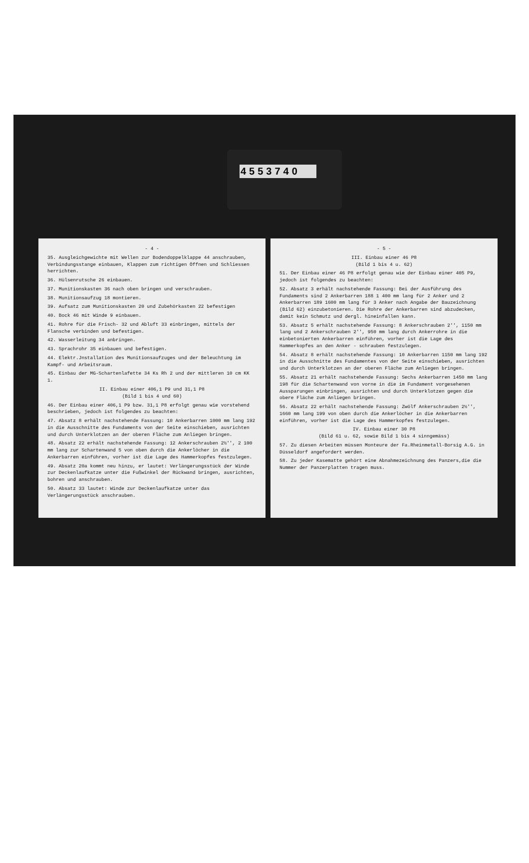4553740
- 4 -
35. Ausgleichgewichte mit Wellen zur Bodendoppelklappe 44 anschrauben, Verbindungsstange einbauen, Klappen zum richtigen Öffnen und Schliessen herrichten.
36. Hülsenrutsche 26 einbauen.
37. Munitionskasten 36 nach oben bringen und verschrauben.
38. Munitionsaufzug 18 montieren.
39. Aufsatz zum Munitionskasten 20 und Zubehörkasten 22 befestigen
40. Bock 46 mit Winde 9 einbauen.
41. Rohre für die Frisch- 32 und Abluft 33 einbringen, mittels der Flansche verbinden und befestigen.
42. Wasserleitung 34 anbringen.
43. Sprachrohr 35 einbauen und befestigen.
44. Elektr.Jnstallation des Munitionsaufzuges und der Beleuchtung im Kampf- und Arbeitsraum.
45. Einbau der MG-Schartenlafette 34 Ks Rh 2 und der mittleren 10 cm KK 1.
II. Einbau einer 406,1 P9 und 31,1 P8
(Bild 1 bis 4 und 60)
46. Der Einbau einer 406,1 P9 bzw. 31,1 P8 erfolgt genau wie vorstehend beschrieben, jedoch ist folgendes zu beachten:
47. Absatz 8 erhält nachstehende Fassung: 10 Ankerbarren 1000 mm lang 192 in die Ausschnitte des Fundaments von der Seite einschieben, ausrichten und durch Unterklotzen an der oberen Fläche zum Anliegen bringen.
48. Absatz 22 erhält nachstehende Fassung: 12 Ankerschrauben 2½'', 2 100 mm lang zur Schartenwand 5 von oben durch die Ankerlöcher in die Ankerbarren einführen, vorher ist die Lage des Hammerkopfes festzulegen.
49. Absatz 20a kommt neu hinzu, er lautet: Verlängerungsstück der Winde zur Deckenlaufkatze unter die Fußwinkel der Rückwand bringen, ausrichten, bohren und anschrauben.
50. Absatz 33 lautet: Winde zur Deckenlaufkatze unter das Verlängerungsstück anschrauben.
- 5 -
III. Einbau einer 46 P8
(Bild 1 bis 4 u. 62)
51. Der Einbau einer 46 P8 erfolgt genau wie der Einbau einer 405 P9, jedoch ist folgendes zu beachten:
52. Absatz 3 erhält nachstehende Fassung: Bei der Ausführung des Fundaments sind 2 Ankerbarren 188 1 400 mm lang für 2 Anker und 2 Ankerbarren 189 1600 mm lang für 3 Anker nach Angabe der Bauzeichnung (Bild 62) einzubetonieren. Die Rohre der Ankerbarren sind abzudecken, damit kein Schmutz und dergl. hineinfallen kann.
53. Absatz 5 erhält nachstehende Fassung: 8 Ankerschrauben 2'', 1150 mm lang und 2 Ankerschrauben 2'', 950 mm lang durch Ankerrohre in die einbetonierten Ankerbarren einführen, vorher ist die Lage des Hammerkopfes an den Anker - schrauben festzulegen.
54. Absatz 8 erhält nachstehende Fassung: 10 Ankerbarren 1150 mm lang 192 in die Ausschnitte des Fundamentes von der Seite einschieben, ausrichten und durch Unterklotzen an der oberen Fläche zum Anliegen bringen.
55. Absatz 21 erhält nachstehende Fassung: Sechs Ankerbarren 1450 mm lang 198 für die Schartenwand von vorne in die im Fundament vorgesehenen Aussparungen einbringen, ausrichten und durch Unterklotzen gegen die obere Fläche zum Anliegen bringen.
56. Absatz 22 erhält nachstehende Fassung: Zwölf Ankerschrauben 2½'', 1660 mm lang 199 von oben durch die Ankerlöcher in die Ankerbarren einführen, vorher ist die Lage des Hammerkopfes festzulegen.
IV. Einbau einer 30 P8
(Bild 61 u. 62, sowie Bild 1 bis 4 sinngemäss)
57. Zu diesen Arbeiten müssen Monteure der Fa.Rheinmetall-Borsig A.G. in Düsseldorf angefordert werden.
58. Zu jeder Kasematte gehört eine Abnahmezeichnung des Panzers,die die Nummer der Panzerplatten tragen muss.